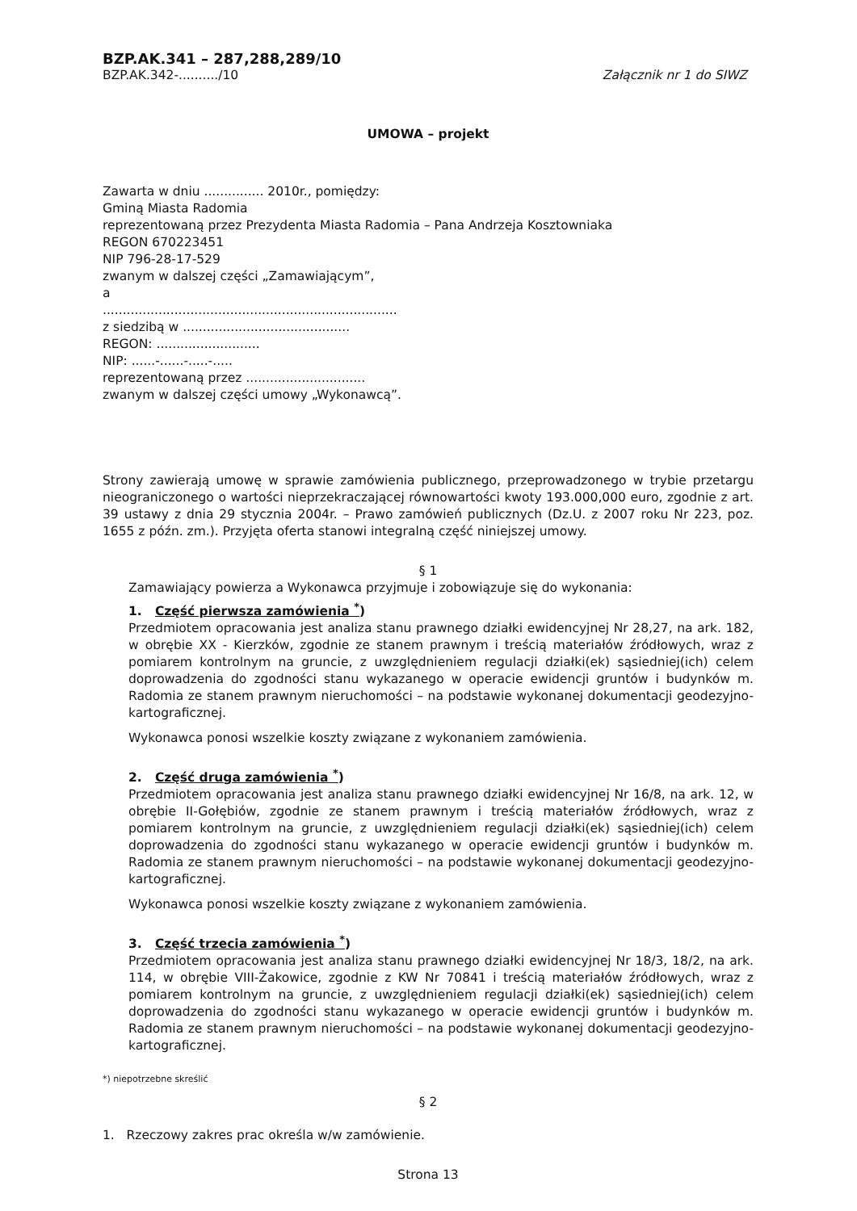BZP.AK.341 – 287,288,289/10
BZP.AK.342-........../10 Załącznik nr 1 do SIWZ
UMOWA – projekt
Zawarta w dniu ............... 2010r., pomiędzy:
Gminą Miasta Radomia
reprezentowaną przez Prezydenta Miasta Radomia – Pana Andrzeja Kosztowniaka
REGON 670223451
NIP 796-28-17-529
zwanym w dalszej części „Zamawiającym”,
a
..........................................................................
z siedzibą w ..........................................
REGON: ..........................
NIP: ......-......-.....-.....
reprezentowaną przez ..............................
zwanym w dalszej części umowy „Wykonawcą”.
Strony zawierają umowę w sprawie zamówienia publicznego, przeprowadzonego w trybie przetargu nieograniczonego o wartości nieprzekraczającej równowartości kwoty 193.000,000 euro, zgodnie z art. 39 ustawy z dnia 29 stycznia 2004r. – Prawo zamówień publicznych (Dz.U. z 2007 roku Nr 223, poz. 1655 z późn. zm.). Przyjęta oferta stanowi integralną część niniejszej umowy.
§ 1
Zamawiający powierza a Wykonawca przyjmuje i zobowiązuje się do wykonania:
1. Część pierwsza zamówienia <sup>*</sup>)
Przedmiotem opracowania jest analiza stanu prawnego działki ewidencyjnej Nr 28,27, na ark. 182, w obrębie XX - Kierzków, zgodnie ze stanem prawnym i treścią materiałów źródłowych, wraz z pomiarem kontrolnym na gruncie, z uwzględnieniem regulacji działki(ek) sąsiedniej(ich) celem doprowadzenia do zgodności stanu wykazanego w operacie ewidencji gruntów i budynków m. Radomia ze stanem prawnym nieruchomości – na podstawie wykonanej dokumentacji geodezyjno-kartograficznej.
Wykonawca ponosi wszelkie koszty związane z wykonaniem zamówienia.
2. Część druga zamówienia <sup>*</sup>)
Przedmiotem opracowania jest analiza stanu prawnego działki ewidencyjnej Nr 16/8, na ark. 12, w obrębie II-Gołębiów, zgodnie ze stanem prawnym i treścią materiałów źródłowych, wraz z pomiarem kontrolnym na gruncie, z uwzględnieniem regulacji działki(ek) sąsiedniej(ich) celem doprowadzenia do zgodności stanu wykazanego w operacie ewidencji gruntów i budynków m. Radomia ze stanem prawnym nieruchomości – na podstawie wykonanej dokumentacji geodezyjno-kartograficznej.
Wykonawca ponosi wszelkie koszty związane z wykonaniem zamówienia.
3. Część trzecia zamówienia <sup>*</sup>)
Przedmiotem opracowania jest analiza stanu prawnego działki ewidencyjnej Nr 18/3, 18/2, na ark. 114, w obrębie VIII-Żakowice, zgodnie z KW Nr 70841 i treścią materiałów źródłowych, wraz z pomiarem kontrolnym na gruncie, z uwzględnieniem regulacji działki(ek) sąsiedniej(ich) celem doprowadzenia do zgodności stanu wykazanego w operacie ewidencji gruntów i budynków m. Radomia ze stanem prawnym nieruchomości – na podstawie wykonanej dokumentacji geodezyjno-kartograficznej.
*) niepotrzebne skreślić
§ 2
1. Rzeczowy zakres prac określa w/w zamówienie.
Strona 13